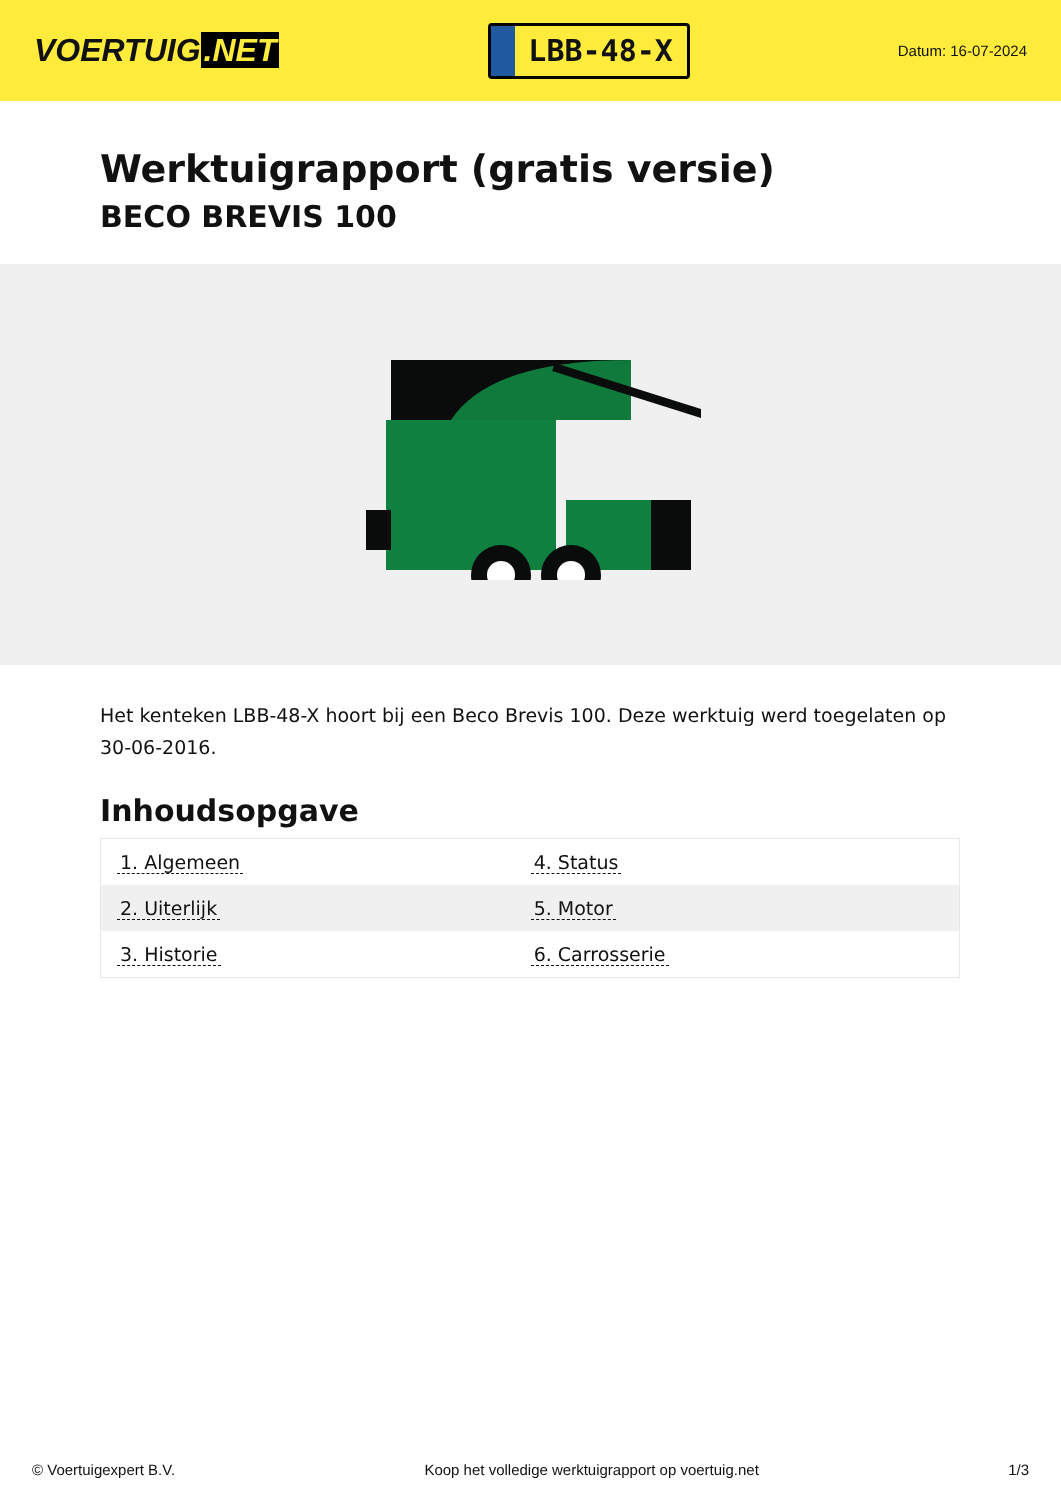VOERTUIG.NET
LBB-48-X
Datum: 16-07-2024
Werktuigrapport (gratis versie)
BECO BREVIS 100
Het kenteken LBB-48-X hoort bij een Beco Brevis 100. Deze werktuig werd toegelaten op 30-06-2016.
Inhoudsopgave
| 1. Algemeen | 4. Status |
| 2. Uiterlijk | 5. Motor |
| 3. Historie | 6. Carrosserie |
© Voertuigexpert B.V. Koop het volledige werktuigrapport op voertuig.net
1/3